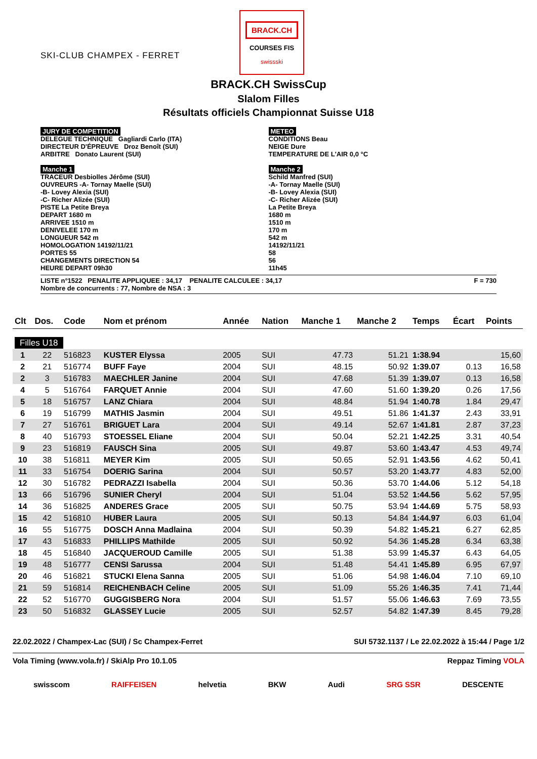SKI-CLUB CHAMPEX - FERRET
BRACK.CH
COURSES FIS
swissski
BRACK.CH SwissCup
Slalom Filles
Résultats officiels Championnat Suisse U18
JURY DE COMPETITION
DELEGUE TECHNIQUE Gagliardi Carlo (ITA)
DIRECTEUR D'ÉPREUVE Droz Benoît (SUI)
ARBITRE Donato Laurent (SUI)
METEO
CONDITIONS Beau
NEIGE Dure
TEMPERATURE DE L'AIR 0,0 °C
Manche 1
TRACEUR Desbiolles Jérôme (SUI)
OUVREURS -A- Tornay Maelle (SUI)
-B- Lovey Alexia (SUI)
-C- Richer Alizée (SUI)
PISTE La Petite Breya
DEPART 1680 m
ARRIVEE 1510 m
DENIVELEE 170 m
LONGUEUR 542 m
HOMOLOGATION 14192/11/21
PORTES 55
CHANGEMENTS DIRECTION 54
HEURE DEPART 09h30
Manche 2
Schild Manfred (SUI)
-A- Tornay Maelle (SUI)
-B- Lovey Alexia (SUI)
-C- Richer Alizée (SUI)
La Petite Breya
1680 m
1510 m
170 m
542 m
14192/11/21
58
56
11h45
LISTE n°1522 PENALITE APPLIQUEE : 34,17 PENALITE CALCULEE : 34,17 F = 730
Nombre de concurrents : 77, Nombre de NSA : 3
| Clt | Dos. | Code | Nom et prénom | Année | Nation | Manche 1 | Manche 2 | Temps | Écart | Points |
| --- | --- | --- | --- | --- | --- | --- | --- | --- | --- | --- |
| Filles U18 | | | | | | | | | | |
| 1 | 22 | 516823 | KUSTER Elyssa | 2005 | SUI | 47.73 | 51.21 | 1:38.94 | | 15,60 |
| 2 | 21 | 516774 | BUFF Faye | 2004 | SUI | 48.15 | 50.92 | 1:39.07 | 0.13 | 16,58 |
| 2 | 3 | 516783 | MAECHLER Janine | 2004 | SUI | 47.68 | 51.39 | 1:39.07 | 0.13 | 16,58 |
| 4 | 5 | 516764 | FARQUET Annie | 2004 | SUI | 47.60 | 51.60 | 1:39.20 | 0.26 | 17,56 |
| 5 | 18 | 516757 | LANZ Chiara | 2004 | SUI | 48.84 | 51.94 | 1:40.78 | 1.84 | 29,47 |
| 6 | 19 | 516799 | MATHIS Jasmin | 2004 | SUI | 49.51 | 51.86 | 1:41.37 | 2.43 | 33,91 |
| 7 | 27 | 516761 | BRIGUET Lara | 2004 | SUI | 49.14 | 52.67 | 1:41.81 | 2.87 | 37,23 |
| 8 | 40 | 516793 | STOESSEL Eliane | 2004 | SUI | 50.04 | 52.21 | 1:42.25 | 3.31 | 40,54 |
| 9 | 23 | 516819 | FAUSCH Sina | 2005 | SUI | 49.87 | 53.60 | 1:43.47 | 4.53 | 49,74 |
| 10 | 38 | 516811 | MEYER Kim | 2005 | SUI | 50.65 | 52.91 | 1:43.56 | 4.62 | 50,41 |
| 11 | 33 | 516754 | DOERIG Sarina | 2004 | SUI | 50.57 | 53.20 | 1:43.77 | 4.83 | 52,00 |
| 12 | 30 | 516782 | PEDRAZZI Isabella | 2004 | SUI | 50.36 | 53.70 | 1:44.06 | 5.12 | 54,18 |
| 13 | 66 | 516796 | SUNIER Cheryl | 2004 | SUI | 51.04 | 53.52 | 1:44.56 | 5.62 | 57,95 |
| 14 | 36 | 516825 | ANDERES Grace | 2005 | SUI | 50.75 | 53.94 | 1:44.69 | 5.75 | 58,93 |
| 15 | 42 | 516810 | HUBER Laura | 2005 | SUI | 50.13 | 54.84 | 1:44.97 | 6.03 | 61,04 |
| 16 | 55 | 516775 | DOSCH Anna Madlaina | 2004 | SUI | 50.39 | 54.82 | 1:45.21 | 6.27 | 62,85 |
| 17 | 43 | 516833 | PHILLIPS Mathilde | 2005 | SUI | 50.92 | 54.36 | 1:45.28 | 6.34 | 63,38 |
| 18 | 45 | 516840 | JACQUEROUD Camille | 2005 | SUI | 51.38 | 53.99 | 1:45.37 | 6.43 | 64,05 |
| 19 | 48 | 516777 | CENSI Sarussa | 2004 | SUI | 51.48 | 54.41 | 1:45.89 | 6.95 | 67,97 |
| 20 | 46 | 516821 | STUCKI Elena Sanna | 2005 | SUI | 51.06 | 54.98 | 1:46.04 | 7.10 | 69,10 |
| 21 | 59 | 516814 | REICHENBACH Celine | 2005 | SUI | 51.09 | 55.26 | 1:46.35 | 7.41 | 71,44 |
| 22 | 52 | 516770 | GUGGISBERG Nora | 2004 | SUI | 51.57 | 55.06 | 1:46.63 | 7.69 | 73,55 |
| 23 | 50 | 516832 | GLASSEY Lucie | 2005 | SUI | 52.57 | 54.82 | 1:47.39 | 8.45 | 79,28 |
22.02.2022 / Champex-Lac (SUI) / Sc Champex-Ferret SUI 5732.1137 / Le 22.02.2022 à 15:44 / Page 1/2
Vola Timing (www.vola.fr) / SkiAlp Pro 10.1.05 Reppaz Timing VOLA
swisscom RAIFFEISEN helvetia BKW Audi SRG SSR DESCENTE